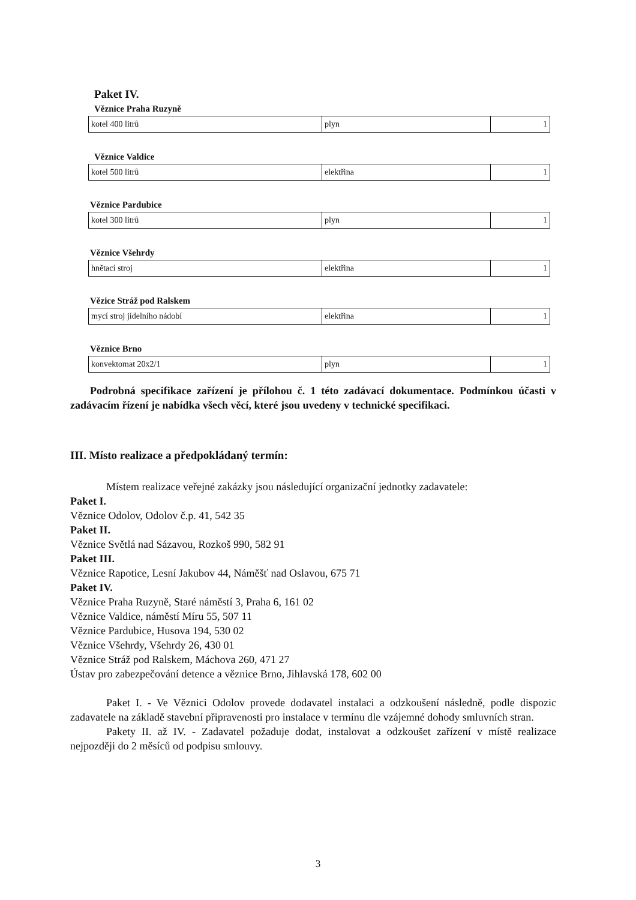Paket IV.
Věznice Praha Ruzyně
| kotel 400 litrů | plyn | 1 |
Věznice Valdice
| kotel 500 litrů | elektřina | 1 |
Věznice Pardubice
| kotel 300 litrů | plyn | 1 |
Věznice Všehrdy
| hnětací stroj | elektřina | 1 |
Vězice Stráž pod Ralskem
| mycí stroj jídelního nádobí | elektřina | 1 |
Věznice Brno
| konvektomat 20x2/1 | plyn | 1 |
Podrobná specifikace zařízení je přílohou č. 1 této zadávací dokumentace. Podmínkou účasti v zadávacím řízení je nabídka všech věcí, které jsou uvedeny v technické specifikaci.
III. Místo realizace a předpokládaný termín:
Místem realizace veřejné zakázky jsou následující organizační jednotky zadavatele:
Paket I.
Věznice Odolov, Odolov č.p. 41, 542 35
Paket II.
Věznice Světlá nad Sázavou, Rozkoš 990, 582 91
Paket III.
Věznice Rapotice, Lesní Jakubov 44, Náměšť nad Oslavou, 675 71
Paket IV.
Věznice Praha Ruzyně, Staré náměstí 3, Praha 6, 161 02
Věznice Valdice, náměstí Míru 55, 507 11
Věznice Pardubice, Husova 194, 530 02
Věznice Všehrdy, Všehrdy 26, 430 01
Věznice Stráž pod Ralskem, Máchova 260, 471 27
Ústav pro zabezpečování detence a věznice Brno, Jihlavská 178, 602 00
Paket I. - Ve Věznici Odolov provede dodavatel instalaci a odzkoušení následně, podle dispozic zadavatele na základě stavební připravenosti pro instalace v termínu dle vzájemné dohody smluvních stran.
Pakety II. až IV. - Zadavatel požaduje dodat, instalovat a odzkoušet zařízení v místě realizace nejpozději do 2 měsíců od podpisu smlouvy.
3